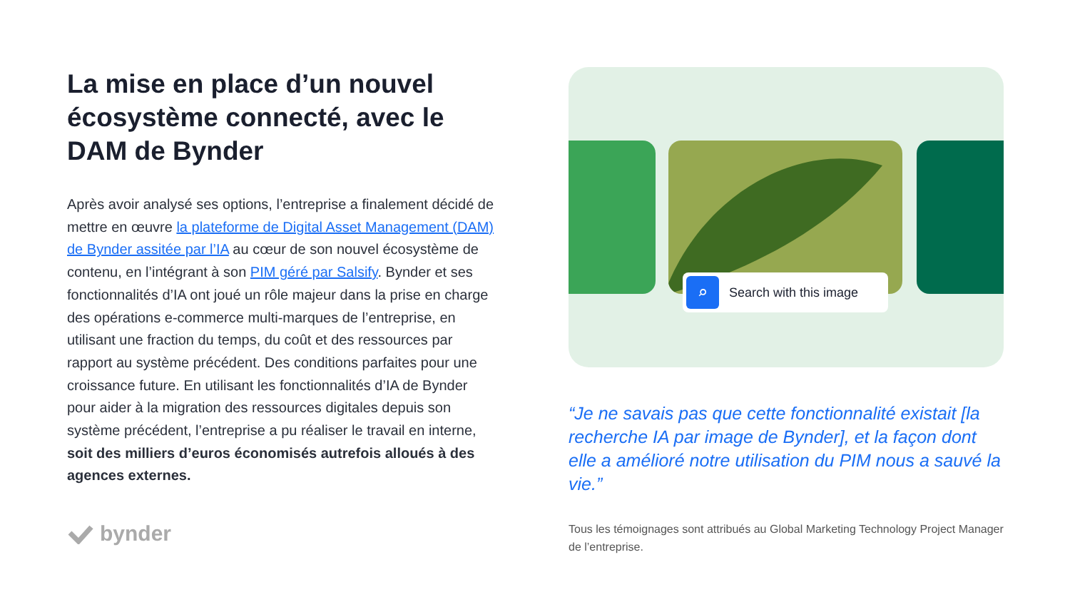La mise en place d’un nouvel écosystème connecté, avec le DAM de Bynder
Après avoir analysé ses options, l’entreprise a finalement décidé de mettre en œuvre la plateforme de Digital Asset Management (DAM) de Bynder assitée par l’IA au cœur de son nouvel écosystème de contenu, en l’intégrant à son PIM géré par Salsify. Bynder et ses fonctionnalités d’IA ont joué un rôle majeur dans la prise en charge des opérations e-commerce multi-marques de l’entreprise, en utilisant une fraction du temps, du coût et des ressources par rapport au système précédent. Des conditions parfaites pour une croissance future. En utilisant les fonctionnalités d’IA de Bynder pour aider à la migration des ressources digitales depuis son système précédent, l’entreprise a pu réaliser le travail en interne, soit des milliers d’euros économisés autrefois alloués à des agences externes.
bynder
⌕
Search with this image
“Je ne savais pas que cette fonctionnalité existait [la recherche IA par image de Bynder], et la façon dont elle a amélioré notre utilisation du PIM nous a sauvé la vie.”
Tous les témoignages sont attribués au Global Marketing Technology Project Manager de l’entreprise.